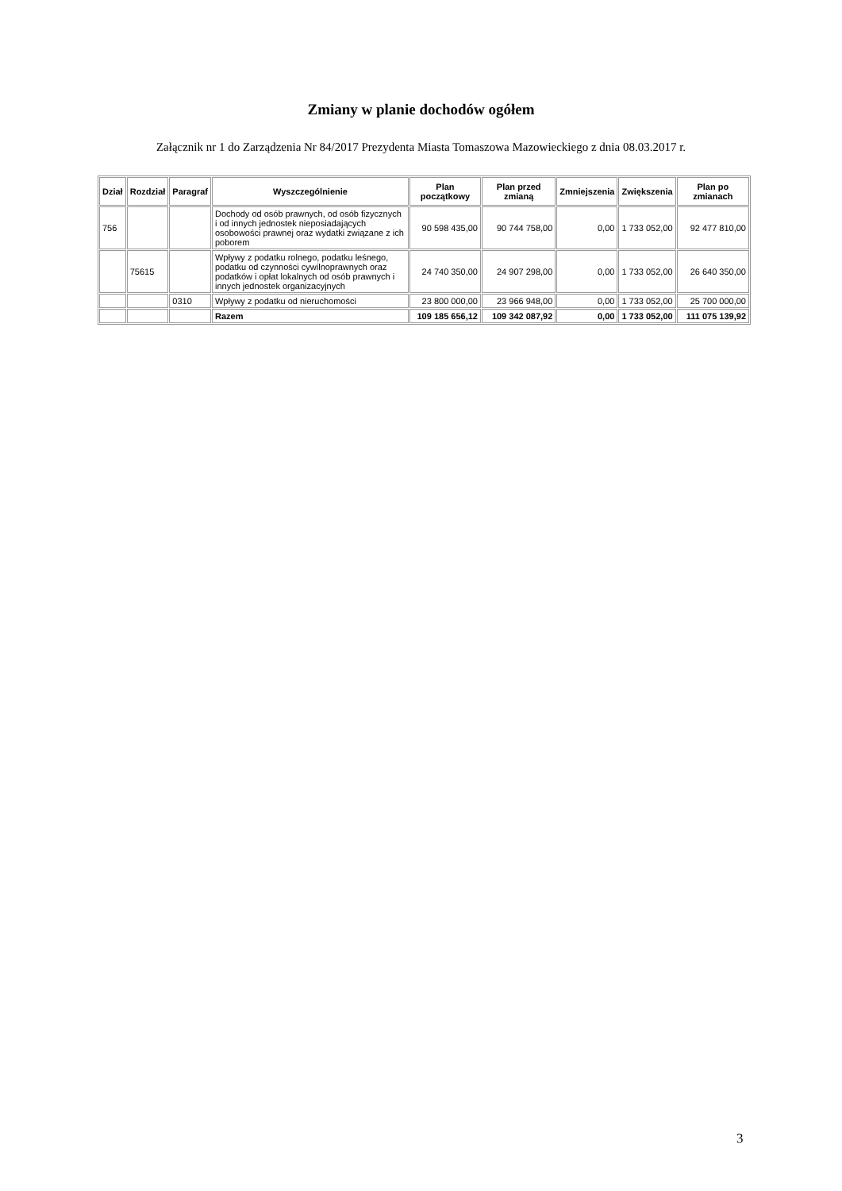Zmiany w planie dochodów ogółem
Załącznik nr 1 do Zarządzenia Nr 84/2017 Prezydenta Miasta Tomaszowa Mazowieckiego z dnia 08.03.2017 r.
| Dział | Rozdział | Paragraf | Wyszczególnienie | Plan początkowy | Plan przed zmianą | Zmniejszenia | Zwiększenia | Plan po zmianach |
| --- | --- | --- | --- | --- | --- | --- | --- | --- |
| 756 | | | Dochody od osób prawnych, od osób fizycznych i od innych jednostek nieposiadających osobowości prawnej oraz wydatki związane z ich poborem | 90 598 435,00 | 90 744 758,00 | 0,00 | 1 733 052,00 | 92 477 810,00 |
| | 75615 | | Wpływy z podatku rolnego, podatku leśnego, podatku od czynności cywilnoprawnych oraz podatków i opłat lokalnych od osób prawnych i innych jednostek organizacyjnych | 24 740 350,00 | 24 907 298,00 | 0,00 | 1 733 052,00 | 26 640 350,00 |
| | | 0310 | Wpływy z podatku od nieruchomości | 23 800 000,00 | 23 966 948,00 | 0,00 | 1 733 052,00 | 25 700 000,00 |
| | | | Razem | 109 185 656,12 | 109 342 087,92 | 0,00 | 1 733 052,00 | 111 075 139,92 |
3